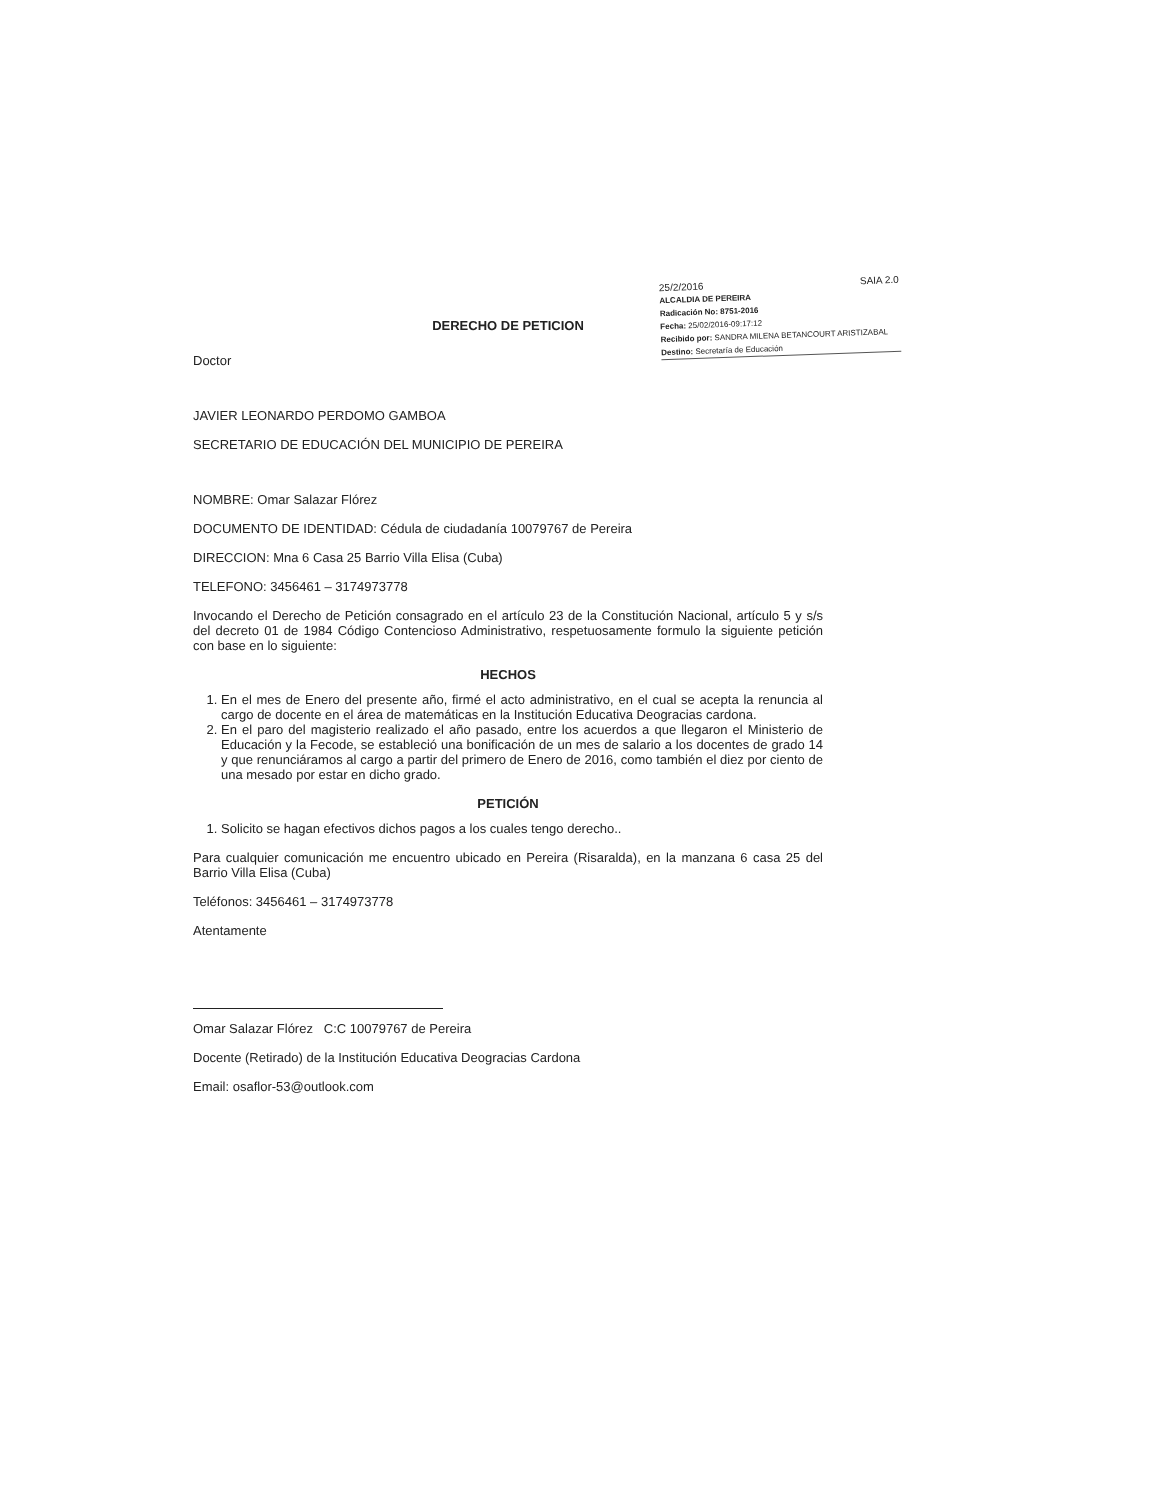25/2/2016 SAIA 2.0
ALCALDIA DE PEREIRA
Radicación No: 8751-2016
Fecha: 25/02/2016-09:17:12
Recibido por: SANDRA MILENA BETANCOURT ARISTIZABAL
Destino: Secretaría de Educación
DERECHO DE PETICION
Doctor
JAVIER LEONARDO PERDOMO GAMBOA
SECRETARIO DE EDUCACIÓN DEL MUNICIPIO DE PEREIRA
NOMBRE: Omar Salazar Flórez
DOCUMENTO DE IDENTIDAD: Cédula de ciudadanía 10079767 de Pereira
DIRECCION: Mna 6 Casa 25 Barrio Villa Elisa (Cuba)
TELEFONO: 3456461 – 3174973778
Invocando el Derecho de Petición consagrado en el artículo 23 de la Constitución Nacional, artículo 5 y s/s del decreto 01 de 1984 Código Contencioso Administrativo, respetuosamente formulo la siguiente petición con base en lo siguiente:
HECHOS
1. En el mes de Enero del presente año, firmé el acto administrativo, en el cual se acepta la renuncia al cargo de docente en el área de matemáticas en la Institución Educativa Deogracias cardona.
2. En el paro del magisterio realizado el año pasado, entre los acuerdos a que llegaron el Ministerio de Educación y la Fecode, se estableció una bonificación de un mes de salario a los docentes de grado 14 y que renunciáramos al cargo a partir del primero de Enero de 2016, como también el diez por ciento de una mesado por estar en dicho grado.
PETICIÓN
1. Solicito se hagan efectivos dichos pagos a los cuales tengo derecho..
Para cualquier comunicación me encuentro ubicado en Pereira (Risaralda), en la manzana 6 casa 25 del Barrio Villa Elisa (Cuba)
Teléfonos: 3456461 – 3174973778
Atentamente
Omar Salazar Flórez C:C 10079767 de Pereira
Docente (Retirado) de la Institución Educativa Deogracias Cardona
Email: osaflor-53@outlook.com